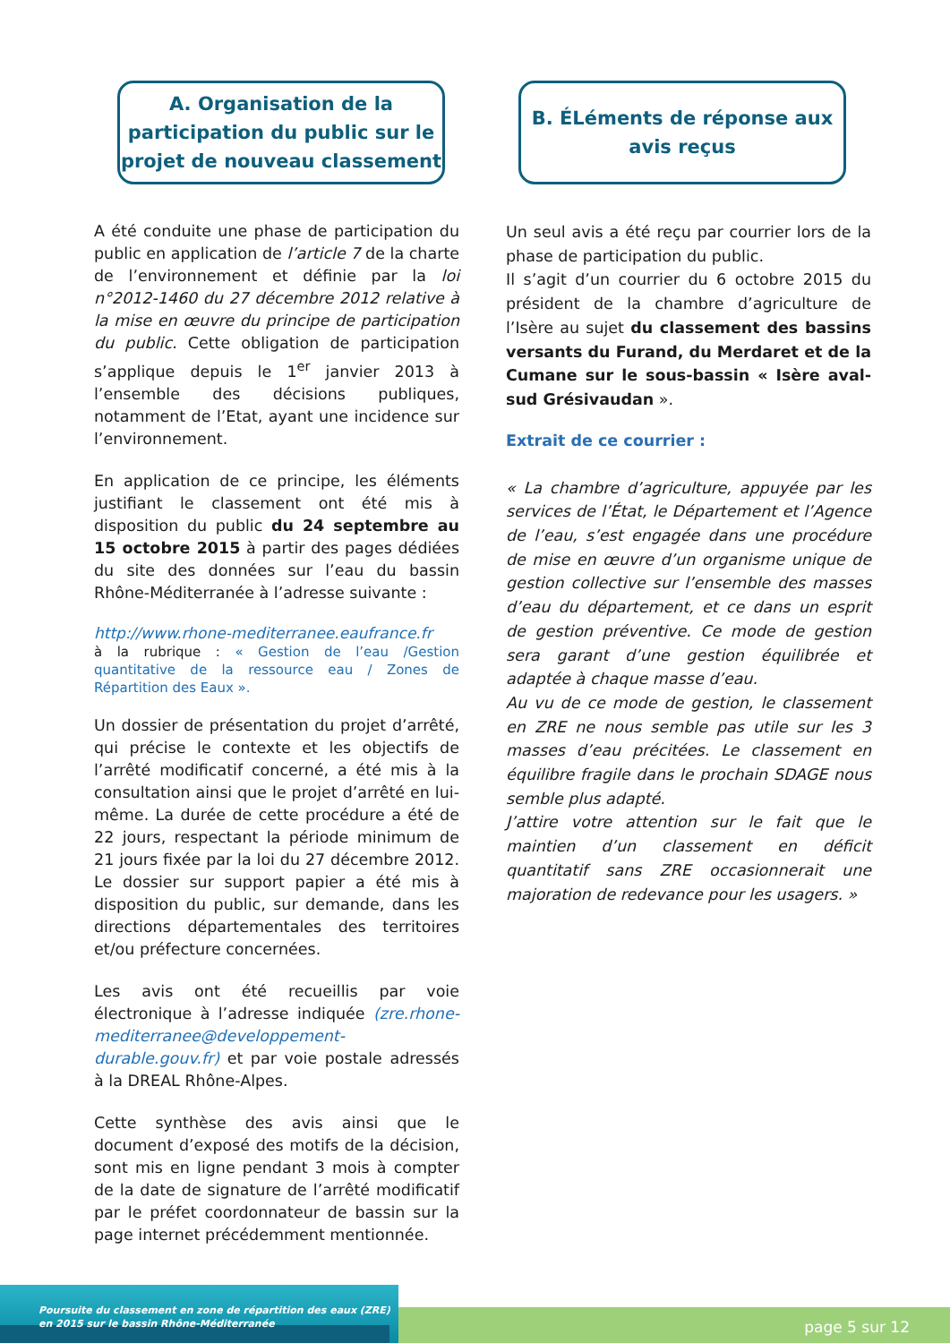A. Organisation de la participation du public sur le projet de nouveau classement
A été conduite une phase de participation du public en application de l’article 7 de la charte de l’environnement et définie par la loi n°2012-1460 du 27 décembre 2012 relative à la mise en œuvre du principe de participation du public. Cette obligation de participation s’applique depuis le 1<sup>er</sup> janvier 2013 à l’ensemble des décisions publiques, notamment de l’Etat, ayant une incidence sur l’environnement.
En application de ce principe, les éléments justifiant le classement ont été mis à disposition du public du 24 septembre au 15 octobre 2015 à partir des pages dédiées du site des données sur l’eau du bassin Rhône-Méditerranée à l’adresse suivante :
http://www.rhone-mediterranee.eaufrance.fr
à la rubrique : « Gestion de l’eau /Gestion quantitative de la ressource eau / Zones de Répartition des Eaux ».
Un dossier de présentation du projet d’arrêté, qui précise le contexte et les objectifs de l’arrêté modificatif concerné, a été mis à la consultation ainsi que le projet d’arrêté en lui-même. La durée de cette procédure a été de 22 jours, respectant la période minimum de 21 jours fixée par la loi du 27 décembre 2012. Le dossier sur support papier a été mis à disposition du public, sur demande, dans les directions départementales des territoires et/ou préfecture concernées.
Les avis ont été recueillis par voie électronique à l’adresse indiquée (zre.rhone-mediterranee@developpement-durable.gouv.fr) et par voie postale adressés à la DREAL Rhône-Alpes.
Cette synthèse des avis ainsi que le document d’exposé des motifs de la décision, sont mis en ligne pendant 3 mois à compter de la date de signature de l’arrêté modificatif par le préfet coordonnateur de bassin sur la page internet précédemment mentionnée.
B. ÉLéments de réponse aux avis reçus
Un seul avis a été reçu par courrier lors de la phase de participation du public.
Il s’agit d’un courrier du 6 octobre 2015 du président de la chambre d’agriculture de l’Isère au sujet du classement des bassins versants du Furand, du Merdaret et de la Cumane sur le sous-bassin « Isère aval-sud Grésivaudan ».
Extrait de ce courrier :
« La chambre d’agriculture, appuyée par les services de l’État, le Département et l’Agence de l’eau, s’est engagée dans une procédure de mise en œuvre d’un organisme unique de gestion collective sur l’ensemble des masses d’eau du département, et ce dans un esprit de gestion préventive. Ce mode de gestion sera garant d’une gestion équilibrée et adaptée à chaque masse d’eau.
Au vu de ce mode de gestion, le classement en ZRE ne nous semble pas utile sur les 3 masses d’eau précitées. Le classement en équilibre fragile dans le prochain SDAGE nous semble plus adapté.
J’attire votre attention sur le fait que le maintien d’un classement en déficit quantitatif sans ZRE occasionnerait une majoration de redevance pour les usagers. »
Poursuite du classement en zone de répartition des eaux (ZRE)
en 2015 sur le bassin Rhône-Méditerranée
page 5 sur 12